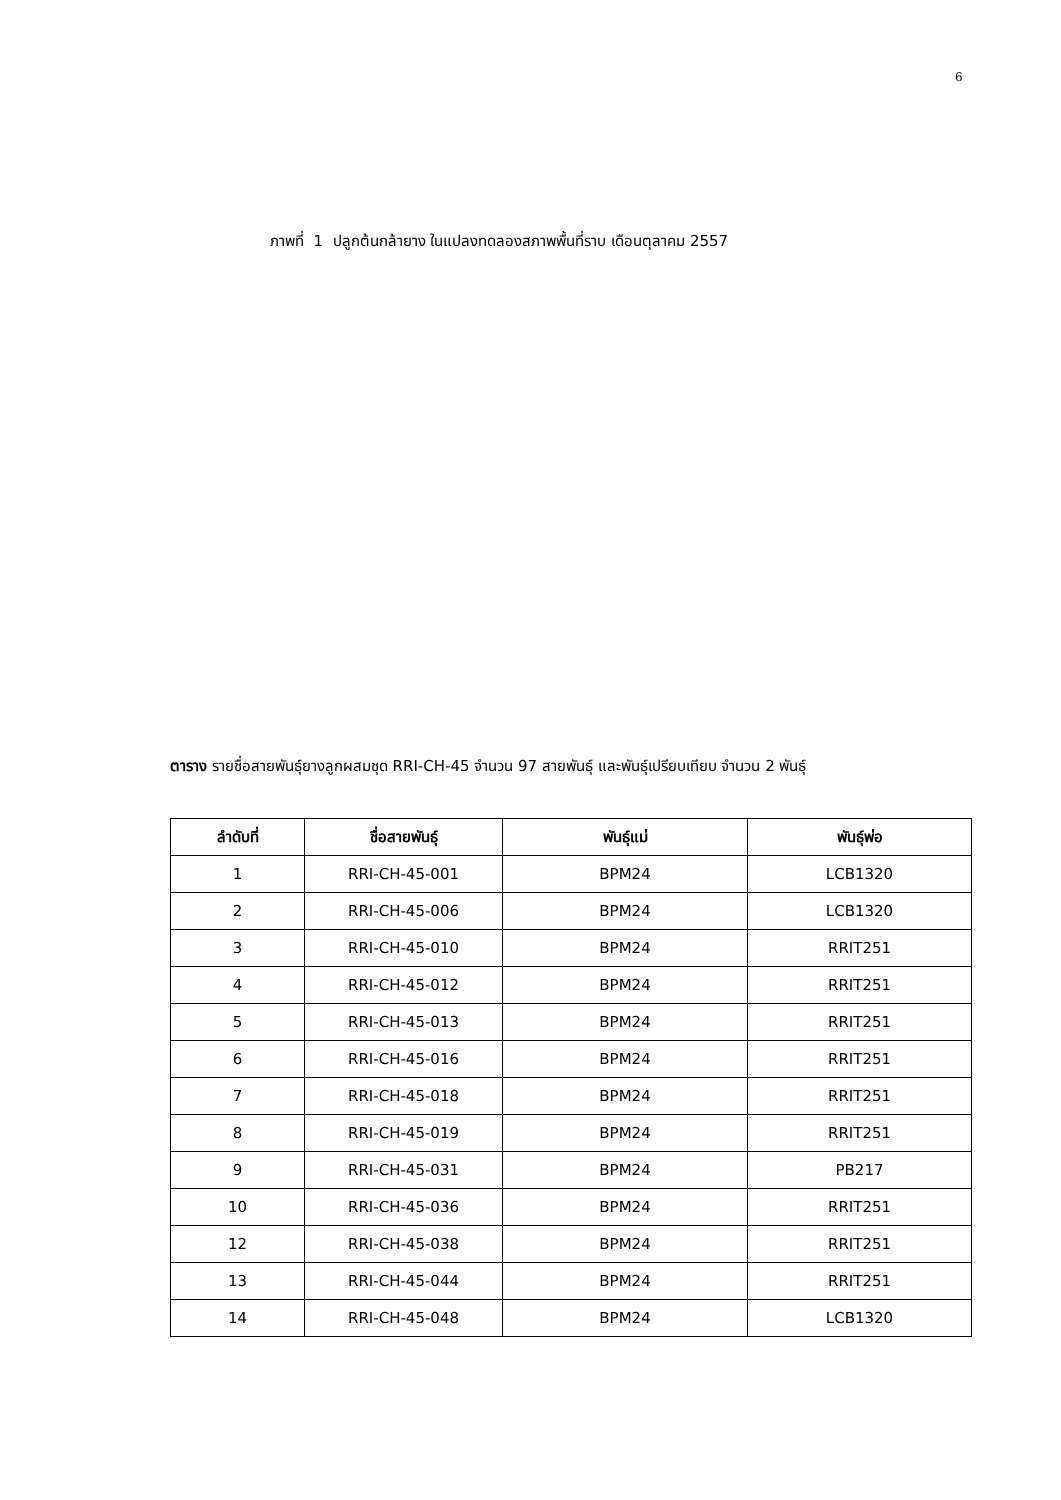6
ภาพที่ 1 ปลูกต้นกล้ายาง ในแปลงทดลองสภาพพื้นที่ราบ เดือนตุลาคม 2557
ตาราง รายชื่อสายพันธุ์ยางลูกผสมชุด RRI-CH-45 จำนวน 97 สายพันธุ์ และพันธุ์เปรียบเทียบ จำนวน 2 พันธุ์
| ลำดับที่ | ชื่อสายพันธุ์ | พันธุ์แม่ | พันธุ์พ่อ |
| --- | --- | --- | --- |
| 1 | RRI-CH-45-001 | BPM24 | LCB1320 |
| 2 | RRI-CH-45-006 | BPM24 | LCB1320 |
| 3 | RRI-CH-45-010 | BPM24 | RRIT251 |
| 4 | RRI-CH-45-012 | BPM24 | RRIT251 |
| 5 | RRI-CH-45-013 | BPM24 | RRIT251 |
| 6 | RRI-CH-45-016 | BPM24 | RRIT251 |
| 7 | RRI-CH-45-018 | BPM24 | RRIT251 |
| 8 | RRI-CH-45-019 | BPM24 | RRIT251 |
| 9 | RRI-CH-45-031 | BPM24 | PB217 |
| 10 | RRI-CH-45-036 | BPM24 | RRIT251 |
| 12 | RRI-CH-45-038 | BPM24 | RRIT251 |
| 13 | RRI-CH-45-044 | BPM24 | RRIT251 |
| 14 | RRI-CH-45-048 | BPM24 | LCB1320 |